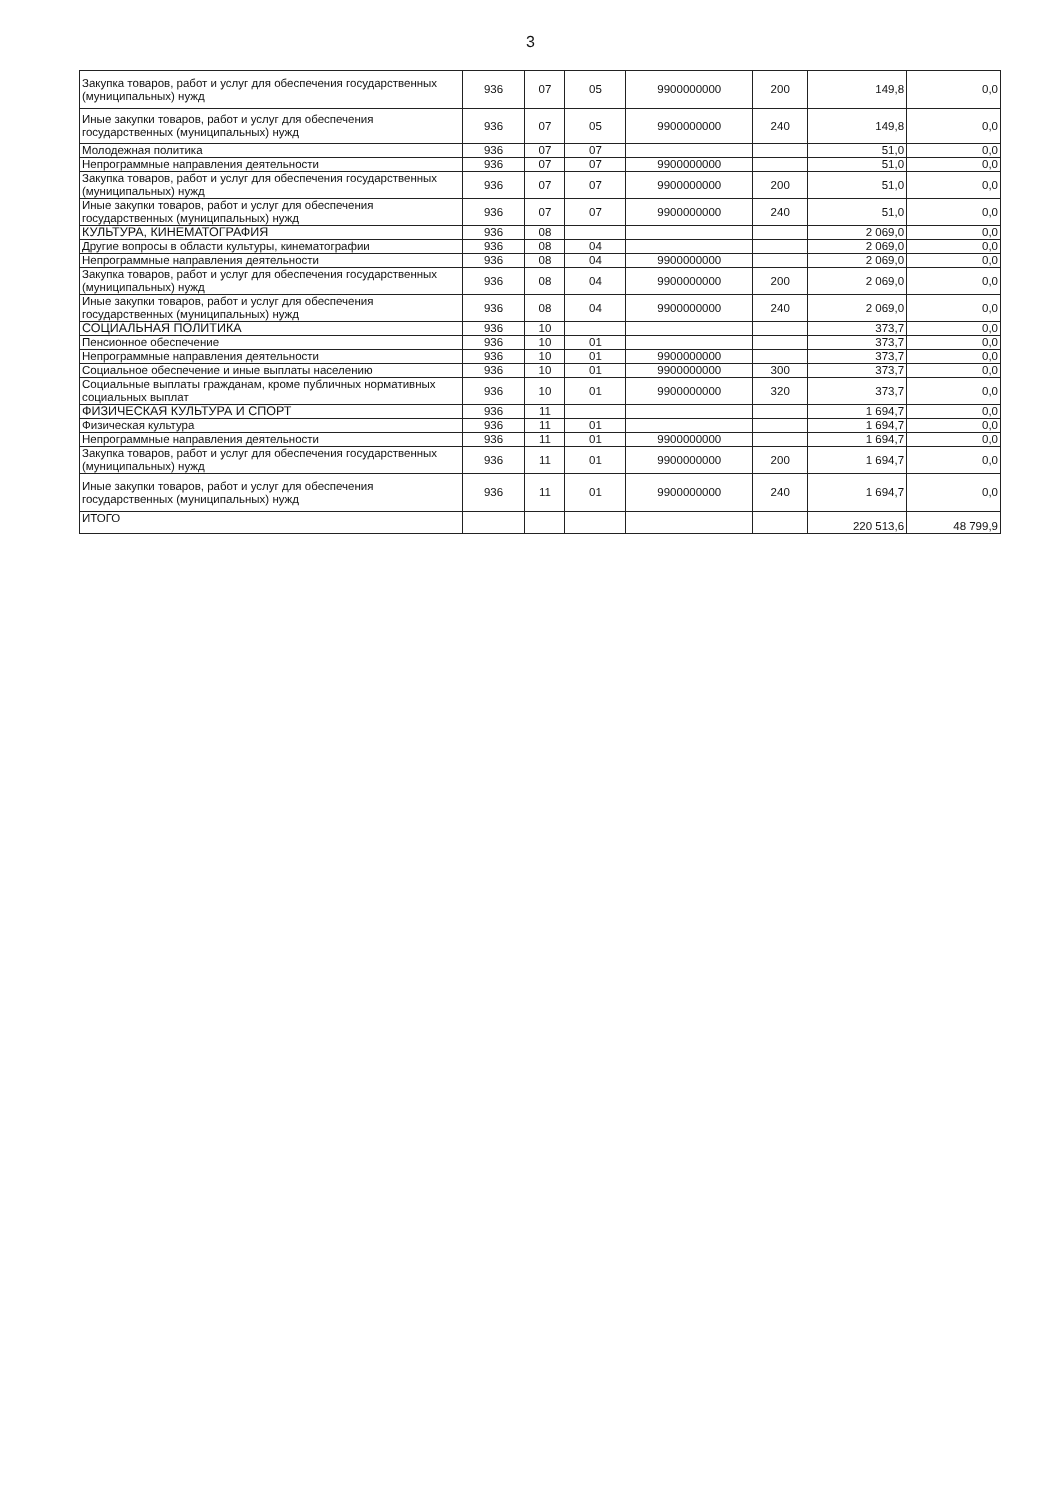3
| Закупка товаров, работ и услуг для обеспечения государственных (муниципальных) нужд | 936 | 07 | 05 | 9900000000 | 200 | 149,8 | 0,0 |
| Иные закупки товаров, работ и услуг для обеспечения государственных (муниципальных) нужд | 936 | 07 | 05 | 9900000000 | 240 | 149,8 | 0,0 |
| Молодежная политика | 936 | 07 | 07 | | | 51,0 | 0,0 |
| Непрограммные направления деятельности | 936 | 07 | 07 | 9900000000 | | 51,0 | 0,0 |
| Закупка товаров, работ и услуг для обеспечения государственных (муниципальных) нужд | 936 | 07 | 07 | 9900000000 | 200 | 51,0 | 0,0 |
| Иные закупки товаров, работ и услуг для обеспечения государственных (муниципальных) нужд | 936 | 07 | 07 | 9900000000 | 240 | 51,0 | 0,0 |
| КУЛЬТУРА, КИНЕМАТОГРАФИЯ | 936 | 08 | | | | 2 069,0 | 0,0 |
| Другие вопросы в области культуры, кинематографии | 936 | 08 | 04 | | | 2 069,0 | 0,0 |
| Непрограммные направления деятельности | 936 | 08 | 04 | 9900000000 | | 2 069,0 | 0,0 |
| Закупка товаров, работ и услуг для обеспечения государственных (муниципальных) нужд | 936 | 08 | 04 | 9900000000 | 200 | 2 069,0 | 0,0 |
| Иные закупки товаров, работ и услуг для обеспечения государственных (муниципальных) нужд | 936 | 08 | 04 | 9900000000 | 240 | 2 069,0 | 0,0 |
| СОЦИАЛЬНАЯ ПОЛИТИКА | 936 | 10 | | | | 373,7 | 0,0 |
| Пенсионное обеспечение | 936 | 10 | 01 | | | 373,7 | 0,0 |
| Непрограммные направления деятельности | 936 | 10 | 01 | 9900000000 | | 373,7 | 0,0 |
| Социальное обеспечение и иные выплаты населению | 936 | 10 | 01 | 9900000000 | 300 | 373,7 | 0,0 |
| Социальные выплаты гражданам, кроме публичных нормативных социальных выплат | 936 | 10 | 01 | 9900000000 | 320 | 373,7 | 0,0 |
| ФИЗИЧЕСКАЯ КУЛЬТУРА И СПОРТ | 936 | 11 | | | | 1 694,7 | 0,0 |
| Физическая культура | 936 | 11 | 01 | | | 1 694,7 | 0,0 |
| Непрограммные направления деятельности | 936 | 11 | 01 | 9900000000 | | 1 694,7 | 0,0 |
| Закупка товаров, работ и услуг для обеспечения государственных (муниципальных) нужд | 936 | 11 | 01 | 9900000000 | 200 | 1 694,7 | 0,0 |
| Иные закупки товаров, работ и услуг для обеспечения государственных (муниципальных) нужд | 936 | 11 | 01 | 9900000000 | 240 | 1 694,7 | 0,0 |
| ИТОГО | | | | | | 220 513,6 | 48 799,9 |